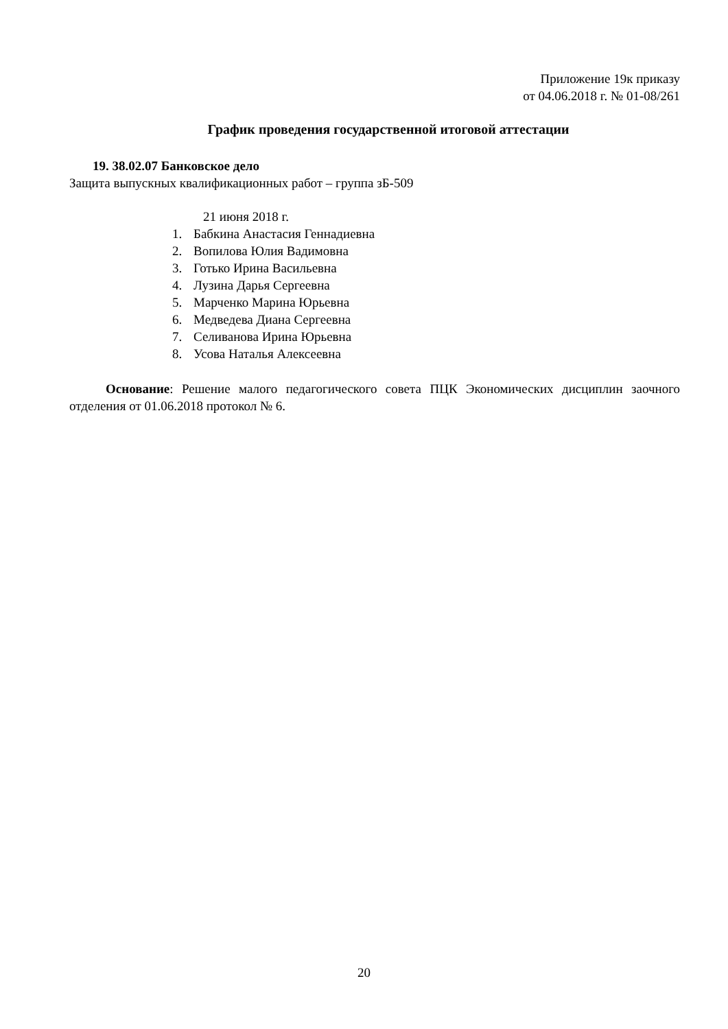Приложение 19к приказу
от 04.06.2018 г. № 01-08/261
График проведения государственной итоговой аттестации
19. 38.02.07 Банковское дело
Защита выпускных квалификационных работ – группа зБ-509
21 июня 2018 г.
1. Бабкина Анастасия Геннадиевна
2. Вопилова Юлия Вадимовна
3. Готько Ирина Васильевна
4. Лузина Дарья Сергеевна
5. Марченко Марина Юрьевна
6. Медведева Диана Сергеевна
7. Селиванова Ирина Юрьевна
8. Усова Наталья Алексеевна
Основание: Решение малого педагогического совета ПЦК Экономических дисциплин заочного отделения от 01.06.2018 протокол № 6.
20